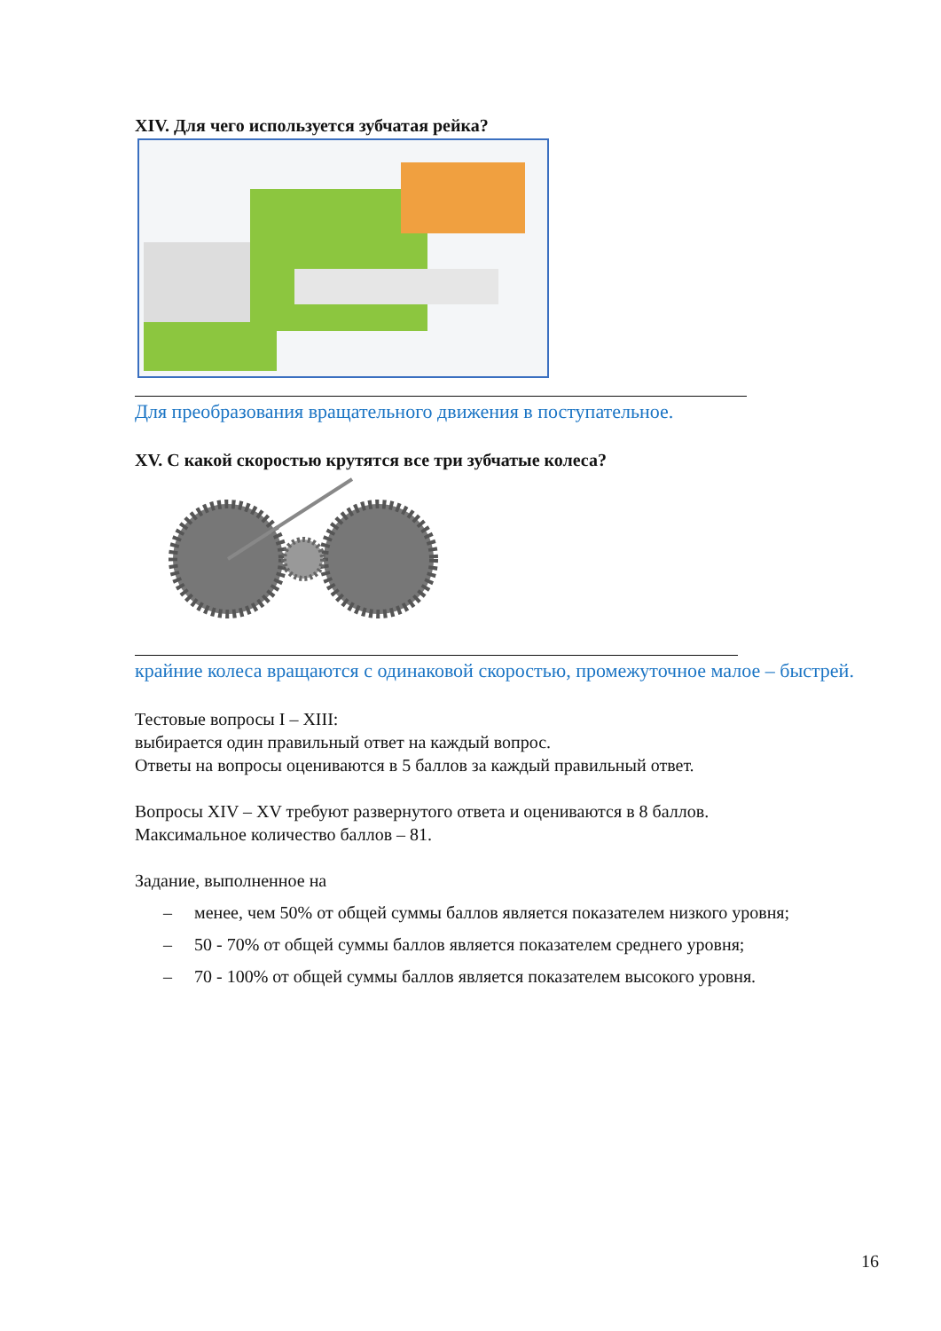XIV. Для чего используется зубчатая рейка?
Для преобразования вращательного движения в поступательное.
XV. С какой скоростью крутятся все три зубчатые колеса?
крайние колеса вращаются с одинаковой скоростью, промежуточное малое – быстрей.
Тестовые вопросы I – XIII:
выбирается один правильный ответ на каждый вопрос.
Ответы на вопросы оцениваются в 5 баллов за каждый правильный ответ.
Вопросы XIV – XV требуют развернутого ответа и оцениваются в 8 баллов.
Максимальное количество баллов – 81.
Задание, выполненное на
– менее, чем 50% от общей суммы баллов является показателем низкого уровня;
– 50 - 70% от общей суммы баллов является показателем среднего уровня;
– 70 - 100% от общей суммы баллов является показателем высокого уровня.
16